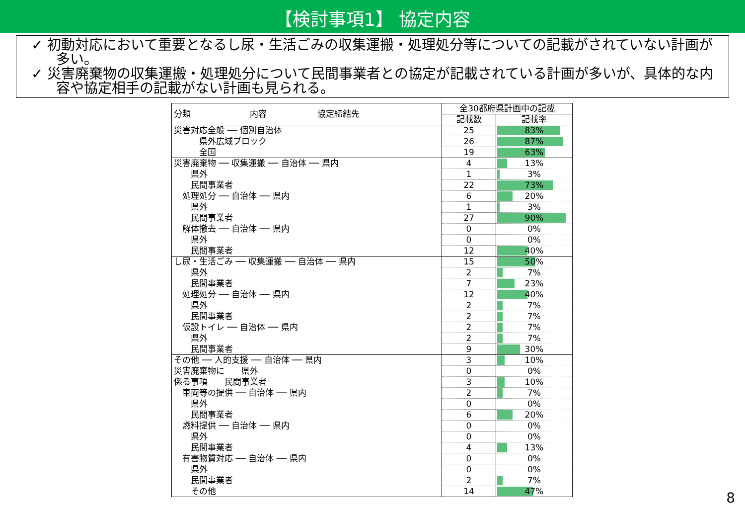【検討事項1】 協定内容
✓ 初動対応において重要となるし尿・生活ごみの収集運搬・処理処分等についての記載がされていない計画が多い。
✓ 災害廃棄物の収集運搬・処理処分について民間事業者との協定が記載されている計画が多いが、具体的な内容や協定相手の記載がない計画も見られる。
| 分類 内容 協定締結先 | 全30都府県計画中の記載 | |
| | 記載数 | 記載率 |
| 災害対応全般 ── 個別自治体 | 25 | 83% |
| 県外広域ブロック | 26 | 87% |
| 全国 | 19 | 63% |
| 災害廃棄物 ── 収集運搬 ── 自治体 ── 県内 | 4 | 13% |
| 県外 | 1 | 3% |
| 民間事業者 | 22 | 73% |
| 処理処分 ── 自治体 ── 県内 | 6 | 20% |
| 県外 | 1 | 3% |
| 民間事業者 | 27 | 90% |
| 解体撤去 ── 自治体 ── 県内 | 0 | 0% |
| 県外 | 0 | 0% |
| 民間事業者 | 12 | 40% |
| し尿・生活ごみ ── 収集運搬 ── 自治体 ── 県内 | 15 | 50% |
| 県外 | 2 | 7% |
| 民間事業者 | 7 | 23% |
| 処理処分 ── 自治体 ── 県内 | 12 | 40% |
| 県外 | 2 | 7% |
| 民間事業者 | 2 | 7% |
| 仮設トイレ ── 自治体 ── 県内 | 2 | 7% |
| 県外 | 2 | 7% |
| 民間事業者 | 9 | 30% |
| その他 ── 人的支援 ── 自治体 ── 県内 | 3 | 10% |
| 災害廃棄物に 県外 | 0 | 0% |
| 係る事項 民間事業者 | 3 | 10% |
| 車両等の提供 ── 自治体 ── 県内 | 2 | 7% |
| 県外 | 0 | 0% |
| 民間事業者 | 6 | 20% |
| 燃料提供 ── 自治体 ── 県内 | 0 | 0% |
| 県外 | 0 | 0% |
| 民間事業者 | 4 | 13% |
| 有害物質対応 ── 自治体 ── 県内 | 0 | 0% |
| 県外 | 0 | 0% |
| 民間事業者 | 2 | 7% |
| その他 | 14 | 47% |
8